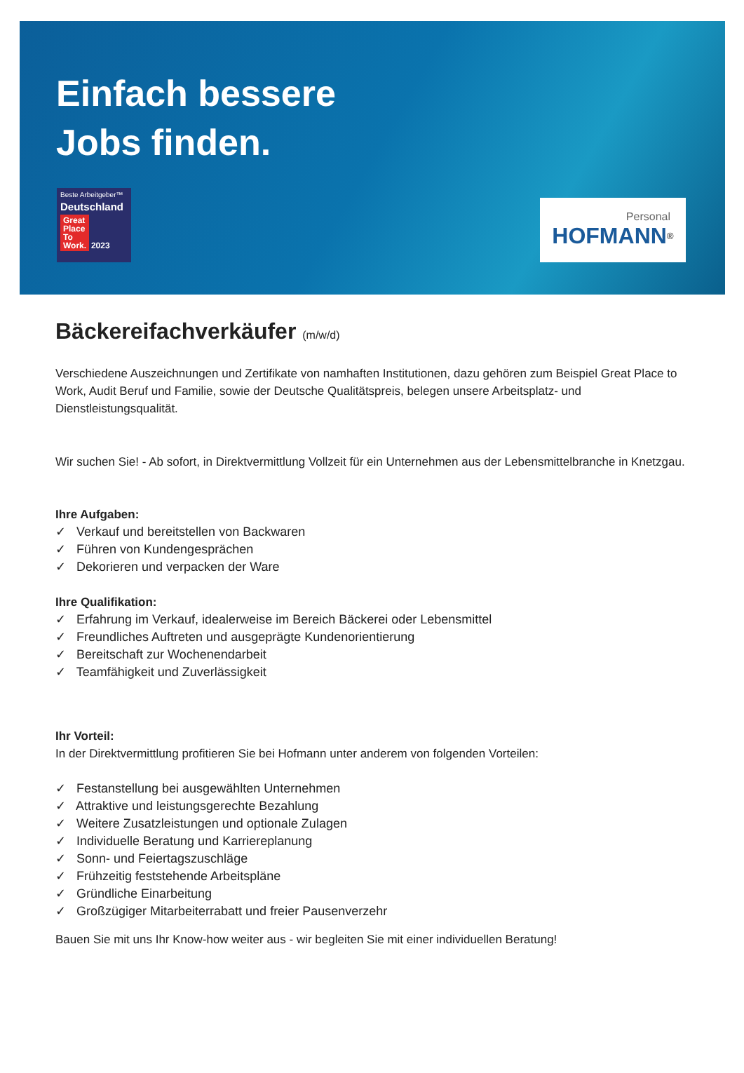Einfach bessere
Jobs finden.
Beste Arbeitgeber™
Deutschland
Great
Place
To
Work. 2023
Personal
HOFMANN<sup>®</sup>
Bäckereifachverkäufer (m/w/d)
Verschiedene Auszeichnungen und Zertifikate von namhaften Institutionen, dazu gehören zum Beispiel Great Place to Work, Audit Beruf und Familie, sowie der Deutsche Qualitätspreis, belegen unsere Arbeitsplatz- und Dienstleistungsqualität.
Wir suchen Sie! - Ab sofort, in Direktvermittlung Vollzeit für ein Unternehmen aus der Lebensmittelbranche in Knetzgau.
Ihre Aufgaben:
✓ Verkauf und bereitstellen von Backwaren
✓ Führen von Kundengesprächen
✓ Dekorieren und verpacken der Ware
Ihre Qualifikation:
✓ Erfahrung im Verkauf, idealerweise im Bereich Bäckerei oder Lebensmittel
✓ Freundliches Auftreten und ausgeprägte Kundenorientierung
✓ Bereitschaft zur Wochenendarbeit
✓ Teamfähigkeit und Zuverlässigkeit
Ihr Vorteil:
In der Direktvermittlung profitieren Sie bei Hofmann unter anderem von folgenden Vorteilen:
✓ Festanstellung bei ausgewählten Unternehmen
✓ Attraktive und leistungsgerechte Bezahlung
✓ Weitere Zusatzleistungen und optionale Zulagen
✓ Individuelle Beratung und Karriereplanung
✓ Sonn- und Feiertagszuschläge
✓ Frühzeitig feststehende Arbeitspläne
✓ Gründliche Einarbeitung
✓ Großzügiger Mitarbeiterrabatt und freier Pausenverzehr
Bauen Sie mit uns Ihr Know-how weiter aus - wir begleiten Sie mit einer individuellen Beratung!